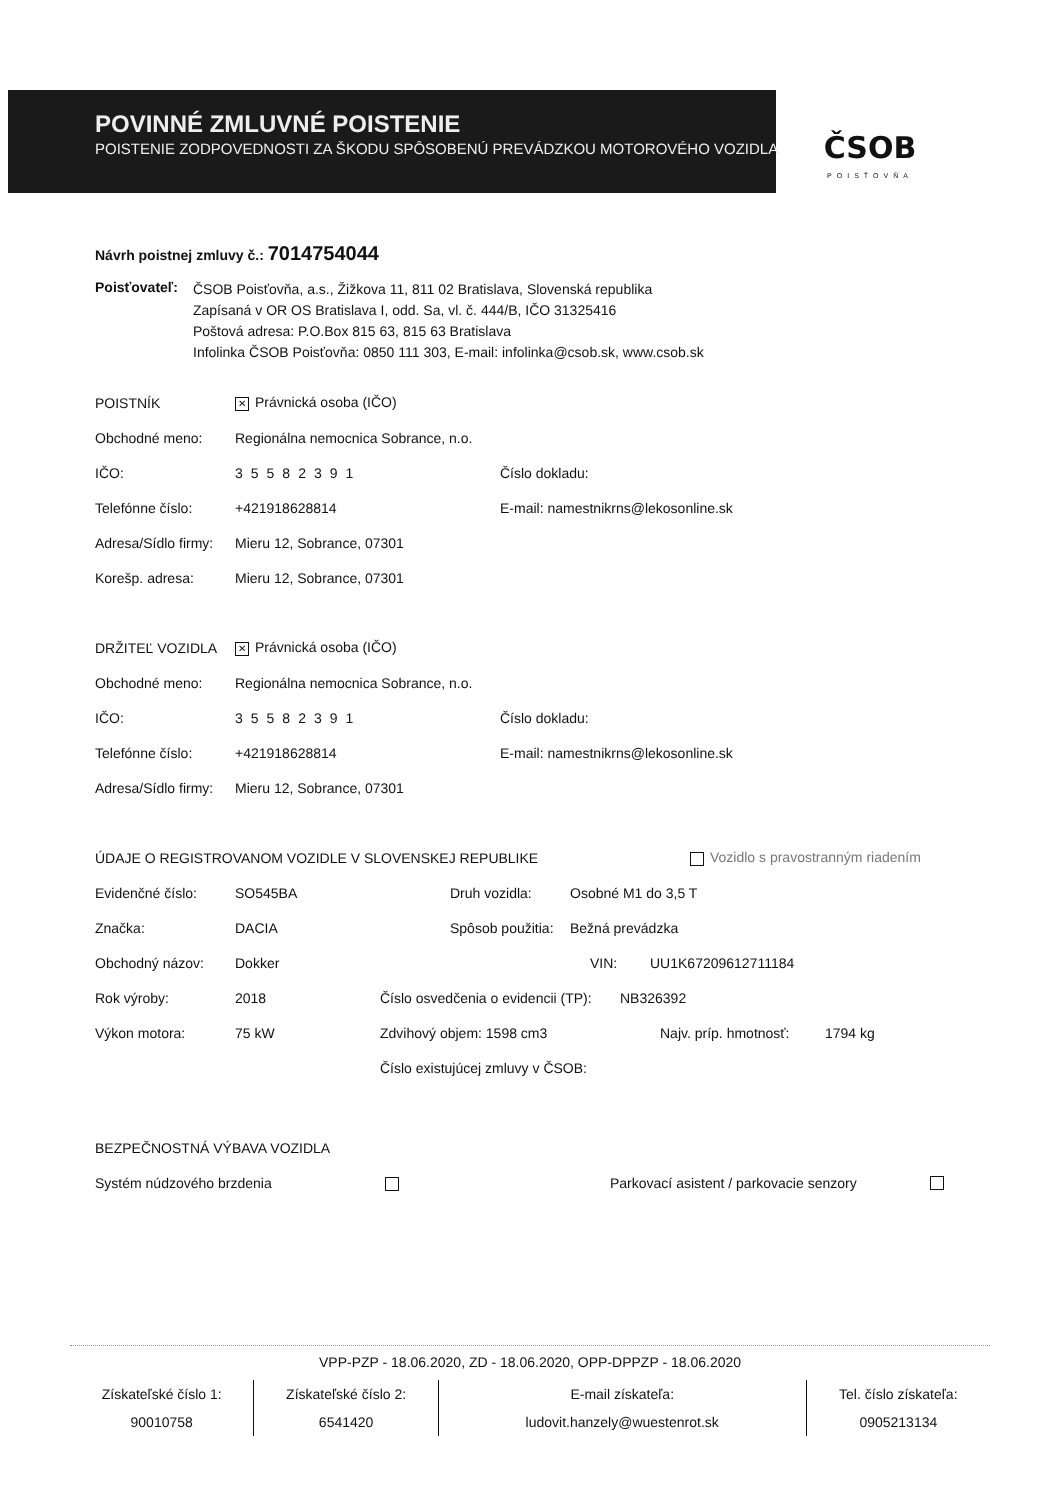POVINNÉ ZMLUVNÉ POISTENIE
POISTENIE ZODPOVEDNOSTI ZA ŠKODU SPÔSOBENÚ PREVÁDZKOU MOTOROVÉHO VOZIDLA
ČSOB
POISŤOVŇA
Návrh poistnej zmluvy č.: 7014754044
Poisťovateľ:
ČSOB Poisťovňa, a.s., Žižkova 11, 811 02 Bratislava, Slovenská republika
Zapísaná v OR OS Bratislava I, odd. Sa, vl. č. 444/B, IČO 31325416
Poštová adresa: P.O.Box 815 63, 815 63 Bratislava
Infolinka ČSOB Poisťovňa: 0850 111 303, E-mail: infolinka@csob.sk, www.csob.sk
POISTNÍK ✕ Právnická osoba (IČO)
Obchodné meno: Regionálna nemocnica Sobrance, n.o.
IČO: 35582391 Číslo dokladu:
Telefónne číslo: +421918628814 E-mail: namestnikrns@lekosonline.sk
Adresa/Sídlo firmy: Mieru 12, Sobrance, 07301
Korešp. adresa: Mieru 12, Sobrance, 07301
DRŽITEĽ VOZIDLA ✕ Právnická osoba (IČO)
Obchodné meno: Regionálna nemocnica Sobrance, n.o.
IČO: 35582391 Číslo dokladu:
Telefónne číslo: +421918628814 E-mail: namestnikrns@lekosonline.sk
Adresa/Sídlo firmy: Mieru 12, Sobrance, 07301
ÚDAJE O REGISTROVANOM VOZIDLE V SLOVENSKEJ REPUBLIKE Vozidlo s pravostranným riadením
Evidenčné číslo: SO545BA Druh vozidla: Osobné M1 do 3,5 T
Značka: DACIA Spôsob použitia: Bežná prevádzka
Obchodný názov: Dokker VIN: UU1K67209612711184
Rok výroby: 2018 Číslo osvedčenia o evidencii (TP): NB326392
Výkon motora: 75 kW Zdvihový objem: 1598 cm3 Najv. príp. hmotnosť: 1794 kg
Číslo existujúcej zmluvy v ČSOB:
BEZPEČNOSTNÁ VÝBAVA VOZIDLA
Systém núdzového brzdenia Parkovací asistent / parkovacie senzory
VPP-PZP - 18.06.2020, ZD - 18.06.2020, OPP-DPPZP - 18.06.2020
Získateľské číslo 1:
90010758
Získateľské číslo 2:
6541420
E-mail získateľa:
ludovit.hanzely@wuestenrot.sk
Tel. číslo získateľa:
0905213134